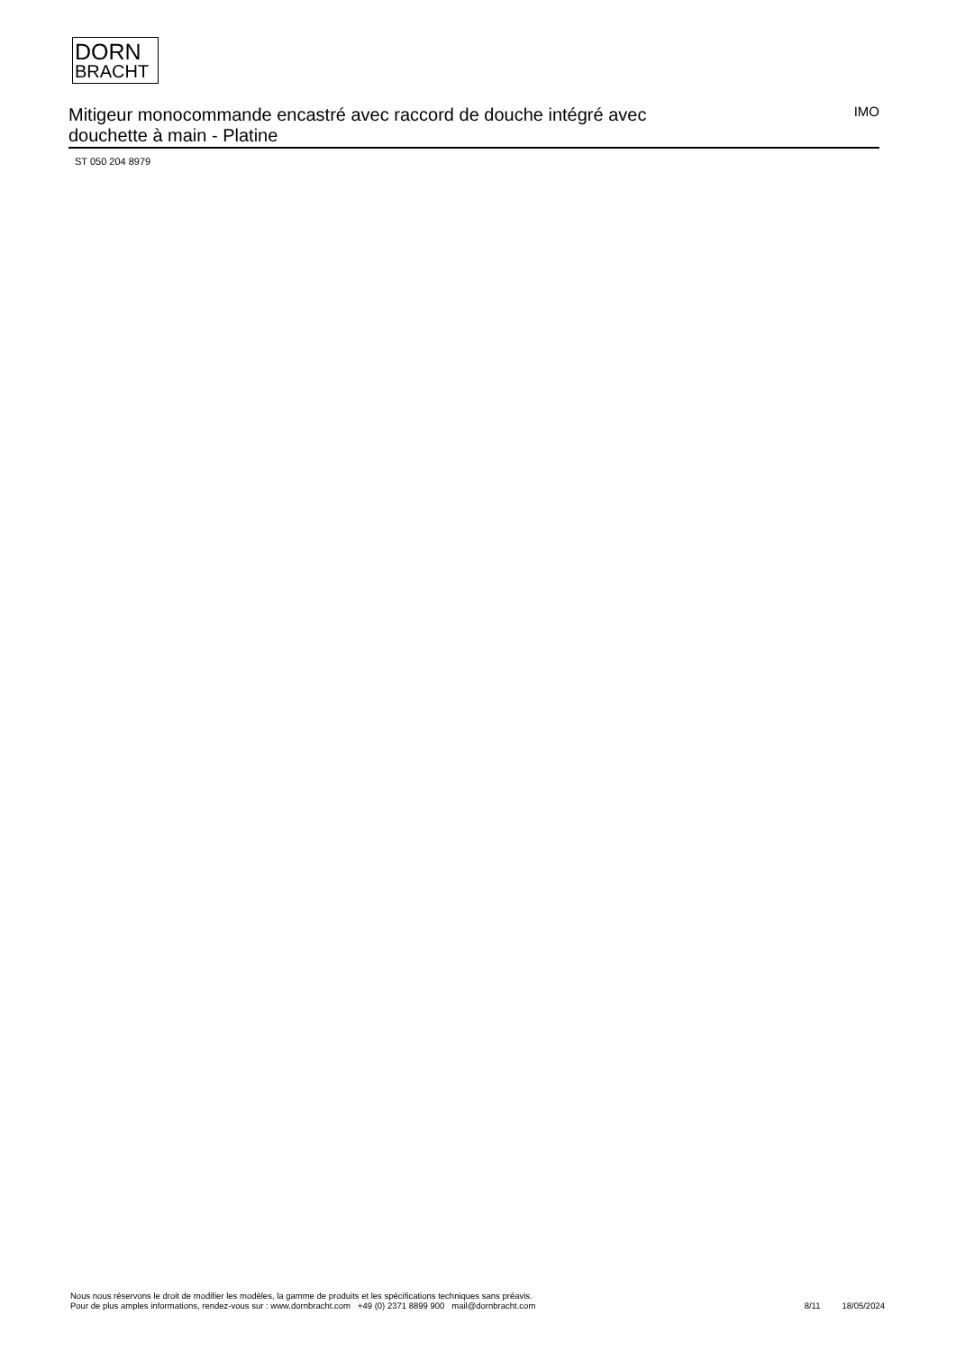DORN
BRACHT
Mitigeur monocommande encastré avec raccord de douche intégré avec douchette à main - Platine
IMO
ST 050 204 8979
Nous nous réservons le droit de modifier les modèles, la gamme de produits et les spécifications techniques sans préavis.
Pour de plus amples informations, rendez-vous sur : www.dornbracht.com +49 (0) 2371 8899 900 mail@dornbracht.com
8/11 18/05/2024